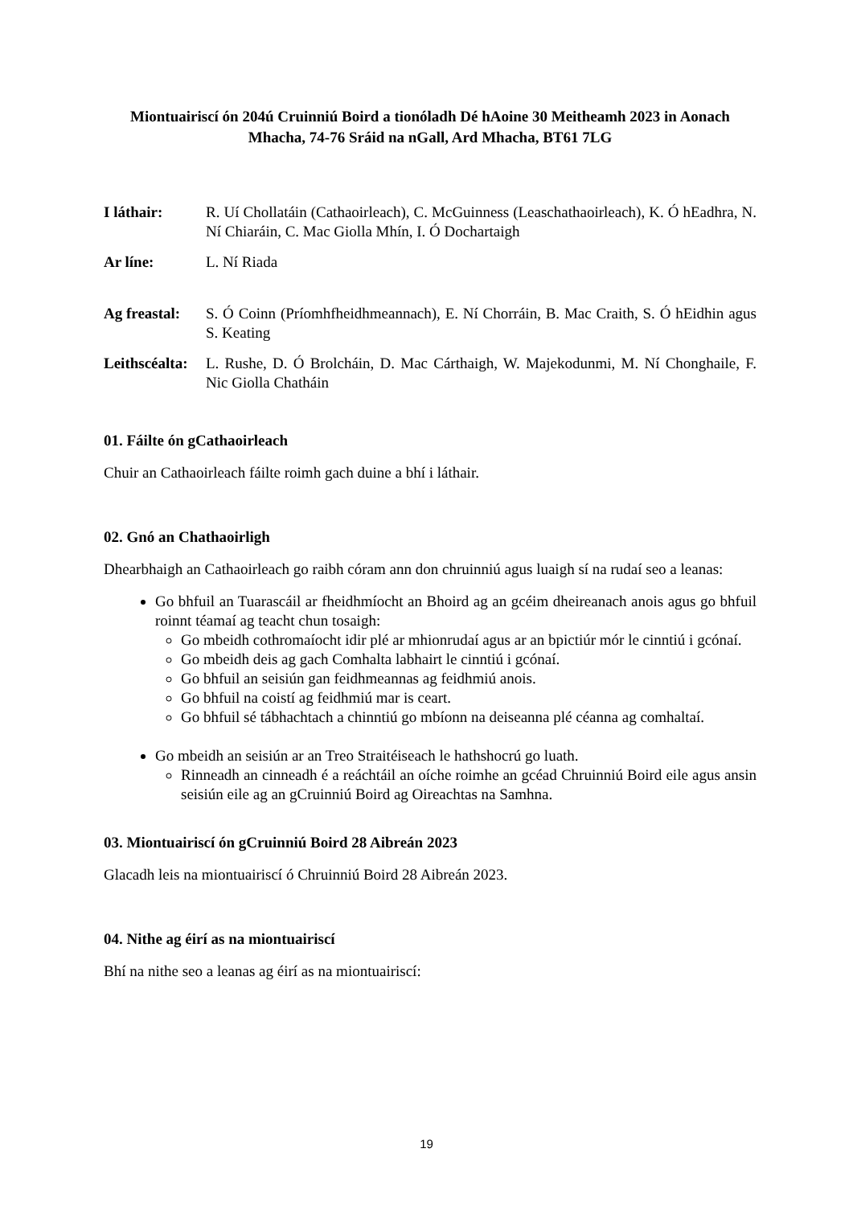Miontuairiscí ón 204ú Cruinniú Boird a tionóladh Dé hAoine 30 Meitheamh 2023 in Aonach Mhacha, 74-76 Sráid na nGall, Ard Mhacha, BT61 7LG
I láthair: R. Uí Chollatáin (Cathaoirleach), C. McGuinness (Leaschathaoirleach), K. Ó hEadhra, N. Ní Chiaráin, C. Mac Giolla Mhín, I. Ó Dochartaigh
Ar líne: L. Ní Riada
Ag freastal: S. Ó Coinn (Príomhfheidhmeannach), E. Ní Chorráin, B. Mac Craith, S. Ó hEidhin agus S. Keating
Leithscéalta: L. Rushe, D. Ó Brolcháin, D. Mac Cárthaigh, W. Majekodunmi, M. Ní Chonghaile, F. Nic Giolla Chatháin
01. Fáilte ón gCathaoirleach
Chuir an Cathaoirleach fáilte roimh gach duine a bhí i láthair.
02. Gnó an Chathaoirligh
Dhearbhaigh an Cathaoirleach go raibh córam ann don chruinniú agus luaigh sí na rudaí seo a leanas:
Go bhfuil an Tuarascáil ar fheidhmíocht an Bhoird ag an gcéim dheireanach anois agus go bhfuil roinnt téamaí ag teacht chun tosaigh:
Go mbeidh cothromaíocht idir plé ar mhionrudaí agus ar an bpictiúr mór le cinntiú i gcónaí.
Go mbeidh deis ag gach Comhalta labhairt le cinntiú i gcónaí.
Go bhfuil an seisiún gan feidhmeannas ag feidhmiú anois.
Go bhfuil na coistí ag feidhmiú mar is ceart.
Go bhfuil sé tábhachtach a chinntiú go mbíonn na deiseanna plé céanna ag comhaltaí.
Go mbeidh an seisiún ar an Treo Straitéiseach le hathshocrú go luath.
Rinneadh an cinneadh é a reáchtáil an oíche roimhe an gcéad Chruinniú Boird eile agus ansin seisiún eile ag an gCruinniú Boird ag Oireachtas na Samhna.
03. Miontuairiscí ón gCruinniú Boird 28 Aibreán 2023
Glacadh leis na miontuairiscí ó Chruinniú Boird 28 Aibreán 2023.
04. Nithe ag éirí as na miontuairiscí
Bhí na nithe seo a leanas ag éirí as na miontuairiscí:
19